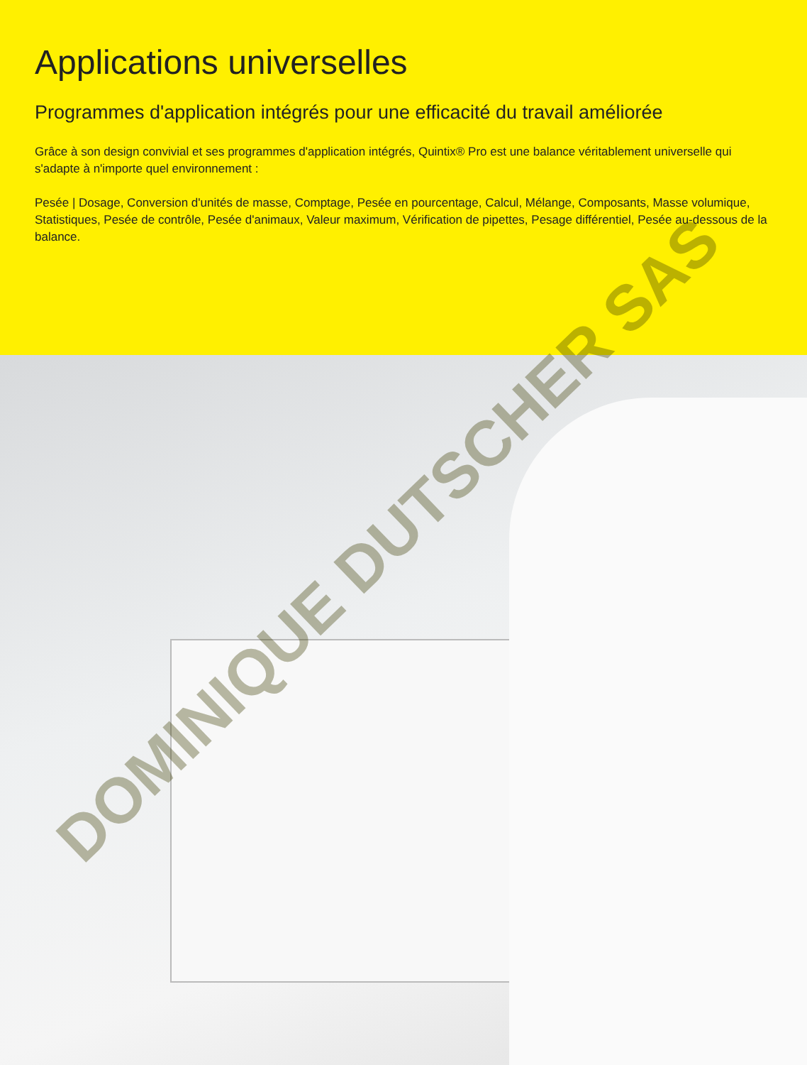Applications universelles
Programmes d'application intégrés pour une efficacité du travail améliorée
Grâce à son design convivial et ses programmes d'application intégrés, Quintix® Pro est une balance véritablement universelle qui s'adapte à n'importe quel environnement :
Pesée | Dosage, Conversion d'unités de masse, Comptage, Pesée en pourcentage, Calcul, Mélange, Composants, Masse volumique, Statistiques, Pesée de contrôle, Pesée d'animaux, Valeur maximum, Vérification de pipettes, Pesage différentiel, Pesée au-dessous de la balance.
DOMINIQUE DUTSCHER SAS